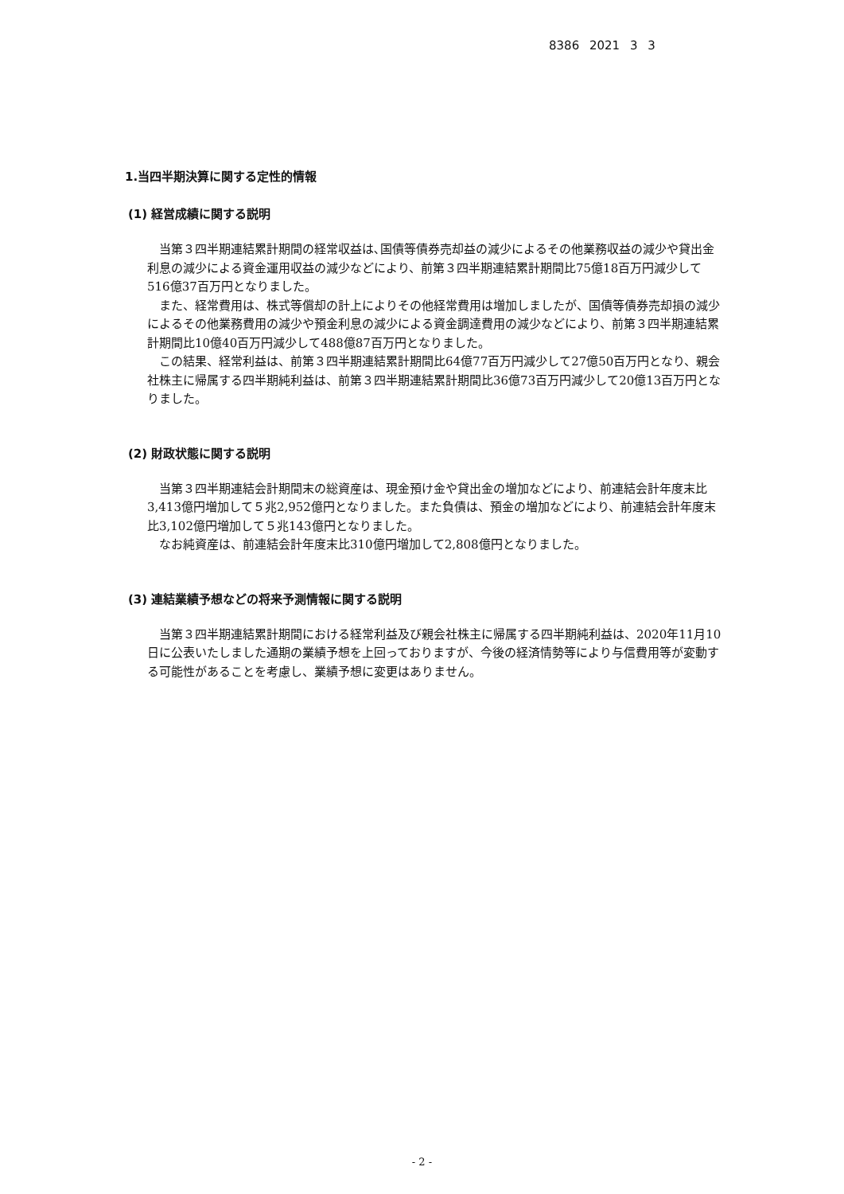8386 2021 3 3
1.当四半期決算に関する定性的情報
(1) 経営成績に関する説明
当第３四半期連結累計期間の経常収益は､国債等債券売却益の減少によるその他業務収益の減少や貸出金利息の減少による資金運用収益の減少などにより、前第３四半期連結累計期間比75億18百万円減少して516億37百万円となりました。
また、経常費用は、株式等償却の計上によりその他経常費用は増加しましたが、国債等債券売却損の減少によるその他業務費用の減少や預金利息の減少による資金調達費用の減少などにより、前第３四半期連結累計期間比10億40百万円減少して488億87百万円となりました。
この結果、経常利益は、前第３四半期連結累計期間比64億77百万円減少して27億50百万円となり、親会社株主に帰属する四半期純利益は、前第３四半期連結累計期間比36億73百万円減少して20億13百万円となりました。
(2) 財政状態に関する説明
当第３四半期連結会計期間末の総資産は、現金預け金や貸出金の増加などにより、前連結会計年度末比3,413億円増加して５兆2,952億円となりました。また負債は、預金の増加などにより、前連結会計年度末比3,102億円増加して５兆143億円となりました。
なお純資産は、前連結会計年度末比310億円増加して2,808億円となりました。
(3) 連結業績予想などの将来予測情報に関する説明
当第３四半期連結累計期間における経常利益及び親会社株主に帰属する四半期純利益は、2020年11月10日に公表いたしました通期の業績予想を上回っておりますが、今後の経済情勢等により与信費用等が変動する可能性があることを考慮し、業績予想に変更はありません。
- 2 -